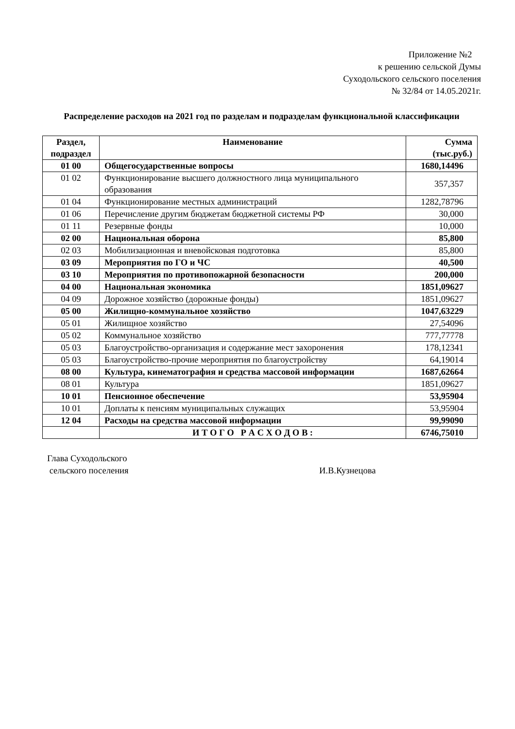Приложение №2
к решению сельской Думы
Суходольского сельского поселения
№ 32/84 от 14.05.2021г.
Распределение расходов на 2021 год по разделам и подразделам функциональной классификации
| Раздел, подраздел | Наименование | Сумма (тыс.руб.) |
| --- | --- | --- |
| 01 00 | Общегосударственные вопросы | 1680,14496 |
| 01 02 | Функционирование высшего должностного лица муниципального образования | 357,357 |
| 01 04 | Функционирование местных администраций | 1282,78796 |
| 01 06 | Перечисление другим бюджетам бюджетной системы РФ | 30,000 |
| 01 11 | Резервные фонды | 10,000 |
| 02 00 | Национальная оборона | 85,800 |
| 02 03 | Мобилизационная и вневойсковая подготовка | 85,800 |
| 03 09 | Мероприятия по ГО и ЧС | 40,500 |
| 03 10 | Мероприятия по противопожарной безопасности | 200,000 |
| 04 00 | Национальная экономика | 1851,09627 |
| 04 09 | Дорожное хозяйство (дорожные фонды) | 1851,09627 |
| 05 00 | Жилищно-коммунальное хозяйство | 1047,63229 |
| 05 01 | Жилищное хозяйство | 27,54096 |
| 05 02 | Коммунальное хозяйство | 777,77778 |
| 05 03 | Благоустройство-организация и содержание мест захоронения | 178,12341 |
| 05 03 | Благоустройство-прочие мероприятия по благоустройству | 64,19014 |
| 08 00 | Культура, кинематография и средства массовой информации | 1687,62664 |
| 08 01 | Культура | 1851,09627 |
| 10 01 | Пенсионное обеспечение | 53,95904 |
| 10 01 | Доплаты к пенсиям муниципальных служащих | 53,95904 |
| 12 04 | Расходы на средства массовой информации | 99,99090 |
| | И Т О Г О Р А С Х О Д О В : | 6746,75010 |
Глава Суходольского
сельского поселения
И.В.Кузнецова